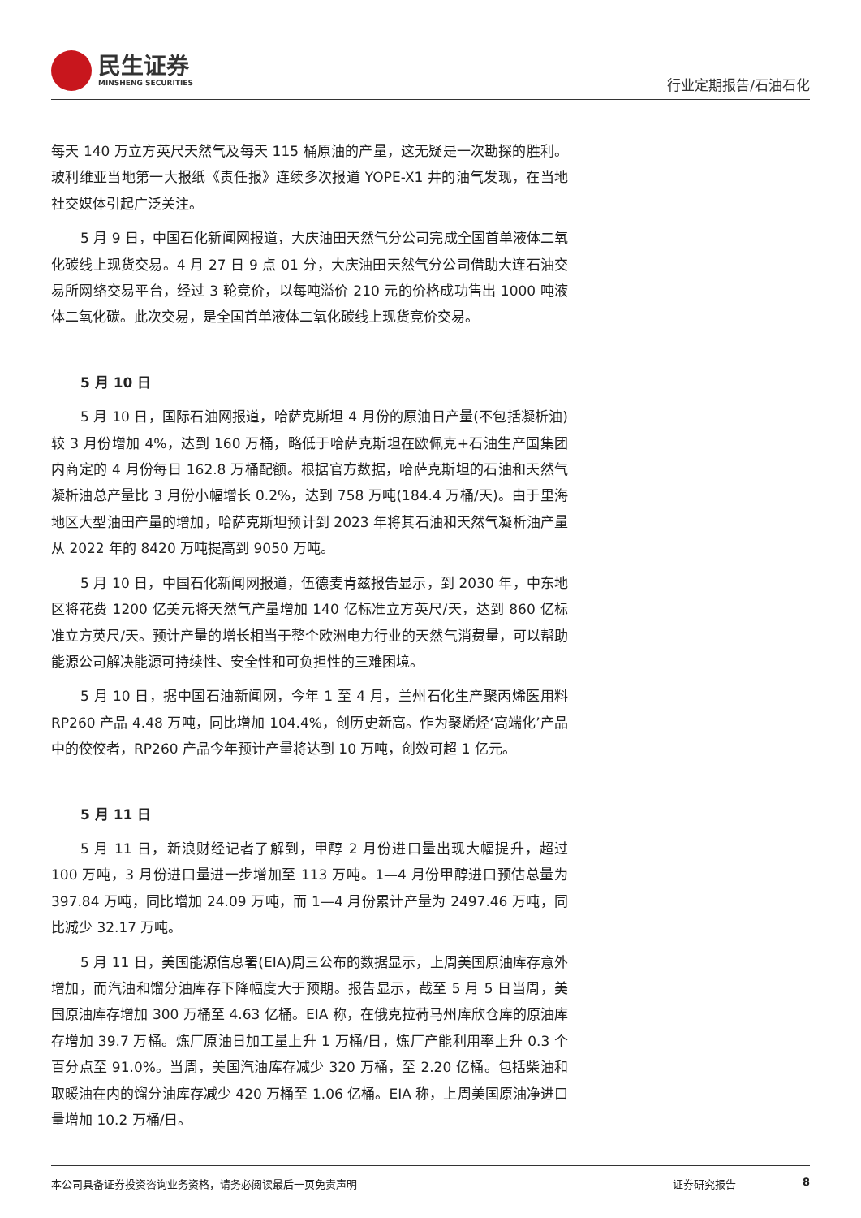民生证券
MINSHENG SECURITIES
行业定期报告/石油石化
每天 140 万立方英尺天然气及每天 115 桶原油的产量，这无疑是一次勘探的胜利。玻利维亚当地第一大报纸《责任报》连续多次报道 YOPE-X1 井的油气发现，在当地社交媒体引起广泛关注。
5 月 9 日，中国石化新闻网报道，大庆油田天然气分公司完成全国首单液体二氧化碳线上现货交易。4 月 27 日 9 点 01 分，大庆油田天然气分公司借助大连石油交易所网络交易平台，经过 3 轮竞价，以每吨溢价 210 元的价格成功售出 1000 吨液体二氧化碳。此次交易，是全国首单液体二氧化碳线上现货竞价交易。
5 月 10 日
5 月 10 日，国际石油网报道，哈萨克斯坦 4 月份的原油日产量(不包括凝析油)较 3 月份增加 4%，达到 160 万桶，略低于哈萨克斯坦在欧佩克+石油生产国集团内商定的 4 月份每日 162.8 万桶配额。根据官方数据，哈萨克斯坦的石油和天然气凝析油总产量比 3 月份小幅增长 0.2%，达到 758 万吨(184.4 万桶/天)。由于里海地区大型油田产量的增加，哈萨克斯坦预计到 2023 年将其石油和天然气凝析油产量从 2022 年的 8420 万吨提高到 9050 万吨。
5 月 10 日，中国石化新闻网报道，伍德麦肯兹报告显示，到 2030 年，中东地区将花费 1200 亿美元将天然气产量增加 140 亿标准立方英尺/天，达到 860 亿标准立方英尺/天。预计产量的增长相当于整个欧洲电力行业的天然气消费量，可以帮助能源公司解决能源可持续性、安全性和可负担性的三难困境。
5 月 10 日，据中国石油新闻网，今年 1 至 4 月，兰州石化生产聚丙烯医用料 RP260 产品 4.48 万吨，同比增加 104.4%，创历史新高。作为聚烯烃‘高端化’产品中的佼佼者，RP260 产品今年预计产量将达到 10 万吨，创效可超 1 亿元。
5 月 11 日
5 月 11 日，新浪财经记者了解到，甲醇 2 月份进口量出现大幅提升，超过 100 万吨，3 月份进口量进一步增加至 113 万吨。1—4 月份甲醇进口预估总量为 397.84 万吨，同比增加 24.09 万吨，而 1—4 月份累计产量为 2497.46 万吨，同比减少 32.17 万吨。
5 月 11 日，美国能源信息署(EIA)周三公布的数据显示，上周美国原油库存意外增加，而汽油和馏分油库存下降幅度大于预期。报告显示，截至 5 月 5 日当周，美国原油库存增加 300 万桶至 4.63 亿桶。EIA 称，在俄克拉荷马州库欣仓库的原油库存增加 39.7 万桶。炼厂原油日加工量上升 1 万桶/日，炼厂产能利用率上升 0.3 个百分点至 91.0%。当周，美国汽油库存减少 320 万桶，至 2.20 亿桶。包括柴油和取暖油在内的馏分油库存减少 420 万桶至 1.06 亿桶。EIA 称，上周美国原油净进口量增加 10.2 万桶/日。
本公司具备证券投资咨询业务资格，请务必阅读最后一页免责声明 证券研究报告 8